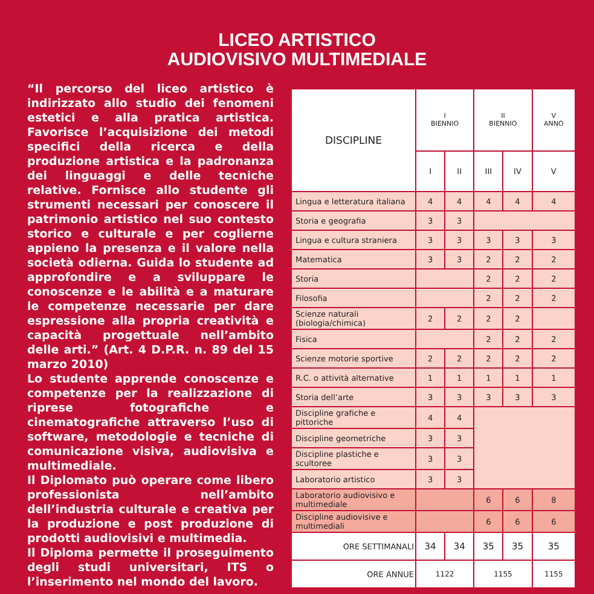LICEO ARTISTICO
AUDIOVISIVO MULTIMEDIALE
“Il percorso del liceo artistico è indirizzato allo studio dei fenomeni estetici e alla pratica artistica. Favorisce l’acquisizione dei metodi specifici della ricerca e della produzione artistica e la padronanza dei linguaggi e delle tecniche relative. Fornisce allo studente gli strumenti necessari per conoscere il patrimonio artistico nel suo contesto storico e culturale e per coglierne appieno la presenza e il valore nella società odierna. Guida lo studente ad approfondire e a sviluppare le conoscenze e le abilità e a maturare le competenze necessarie per dare espressione alla propria creatività e capacità progettuale nell’ambito delle arti.” (Art. 4 D.P.R. n. 89 del 15 marzo 2010)
Lo studente apprende conoscenze e competenze per la realizzazione di riprese fotografiche e cinematografiche attraverso l’uso di software, metodologie e tecniche di comunicazione visiva, audiovisiva e multimediale.
Il Diplomato può operare come libero professionista nell’ambito dell’industria culturale e creativa per la produzione e post produzione di prodotti audiovisivi e multimedia.
Il Diploma permette il proseguimento degli studi universitari, ITS o l’inserimento nel mondo del lavoro.
| DISCIPLINE | I BIENNIO | | II BIENNIO | | V ANNO |
| --- | --- | --- | --- | --- | --- |
| | I | II | III | IV | V |
| Lingua e letteratura italiana | 4 | 4 | 4 | 4 | 4 |
| Storia e geografia | 3 | 3 | | | |
| Lingua e cultura straniera | 3 | 3 | 3 | 3 | 3 |
| Matematica | 3 | 3 | 2 | 2 | 2 |
| Storia | | | 2 | 2 | 2 |
| Filosofia | | | 2 | 2 | 2 |
| Scienze naturali (biologia/chimica) | 2 | 2 | 2 | 2 | |
| Fisica | | | 2 | 2 | 2 |
| Scienze motorie sportive | 2 | 2 | 2 | 2 | 2 |
| R.C. o attività alternative | 1 | 1 | 1 | 1 | 1 |
| Storia dell’arte | 3 | 3 | 3 | 3 | 3 |
| Discipline grafiche e pittoriche | 4 | 4 | | | |
| Discipline geometriche | 3 | 3 | | | |
| Discipline plastiche e scultoree | 3 | 3 | | | |
| Laboratorio artistico | 3 | 3 | | | |
| Laboratorio audiovisivo e multimediale | | | 6 | 6 | 8 |
| Discipline audiovisive e multimediali | | | 6 | 6 | 6 |
| ORE SETTIMANALI | 34 | 34 | 35 | 35 | 35 |
| ORE ANNUE | 1122 | | 1155 | | 1155 |